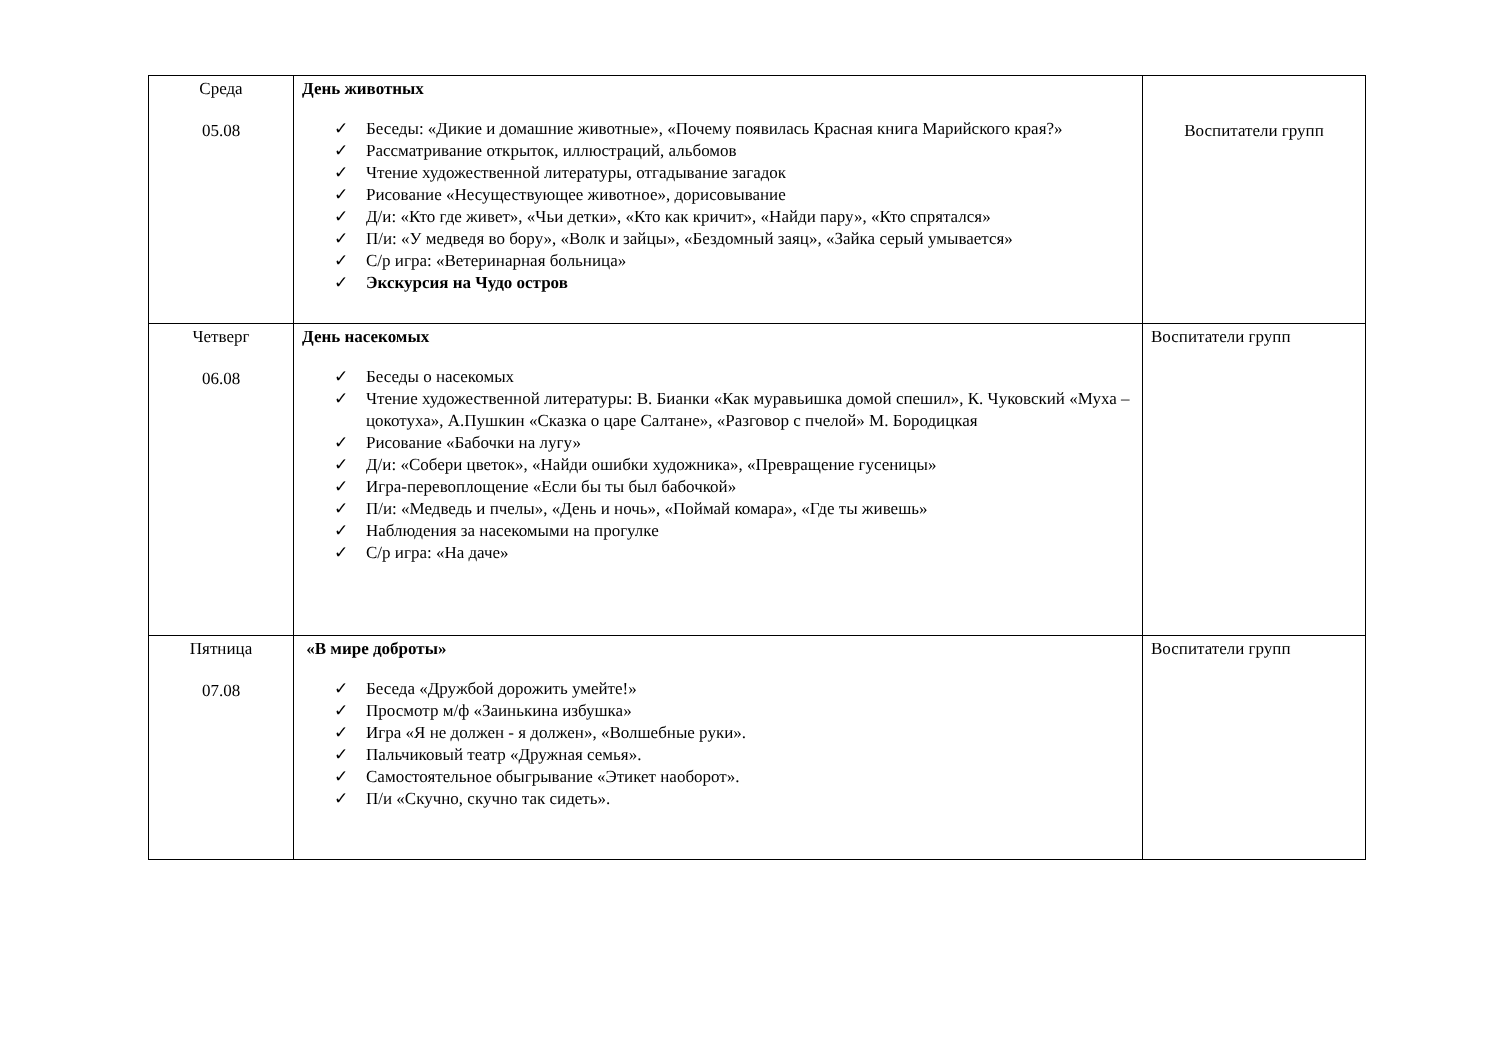| Среда 05.08 | День животных ✓ Беседы: «Дикие и домашние животные», «Почему появилась Красная книга Марийского края?» ✓ Рассматривание открыток, иллюстраций, альбомов ✓ Чтение художественной литературы, отгадывание загадок ✓ Рисование «Несуществующее животное», дорисовывание ✓ Д/и: «Кто где живет», «Чьи детки», «Кто как кричит», «Найди пару», «Кто спрятался» ✓ П/и: «У медведя во бору», «Волк и зайцы», «Бездомный заяц», «Зайка серый умывается» ✓ С/р игра: «Ветеринарная больница» ✓ Экскурсия на Чудо остров | Воспитатели групп |
| Четверг 06.08 | День насекомых ✓ Беседы о насекомых ✓ Чтение художественной литературы: В. Бианки «Как муравьишка домой спешил», К. Чуковский «Муха – цокотуха», А.Пушкин «Сказка о царе Салтане», «Разговор с пчелой» М. Бородицкая ✓ Рисование «Бабочки на лугу» ✓ Д/и: «Собери цветок», «Найди ошибки художника», «Превращение гусеницы» ✓ Игра-перевоплощение «Если бы ты был бабочкой» ✓ П/и: «Медведь и пчелы», «День и ночь», «Поймай комара», «Где ты живешь» ✓ Наблюдения за насекомыми на прогулке ✓ С/р игра: «На даче» | Воспитатели групп |
| Пятница 07.08 | «В мире доброты» ✓ Беседа «Дружбой дорожить умейте!» ✓ Просмотр м/ф «Заинькина избушка» ✓ Игра «Я не должен - я должен», «Волшебные руки». ✓ Пальчиковый театр «Дружная семья». ✓ Самостоятельное обыгрывание «Этикет наоборот». ✓ П/и «Скучно, скучно так сидеть». | Воспитатели групп |